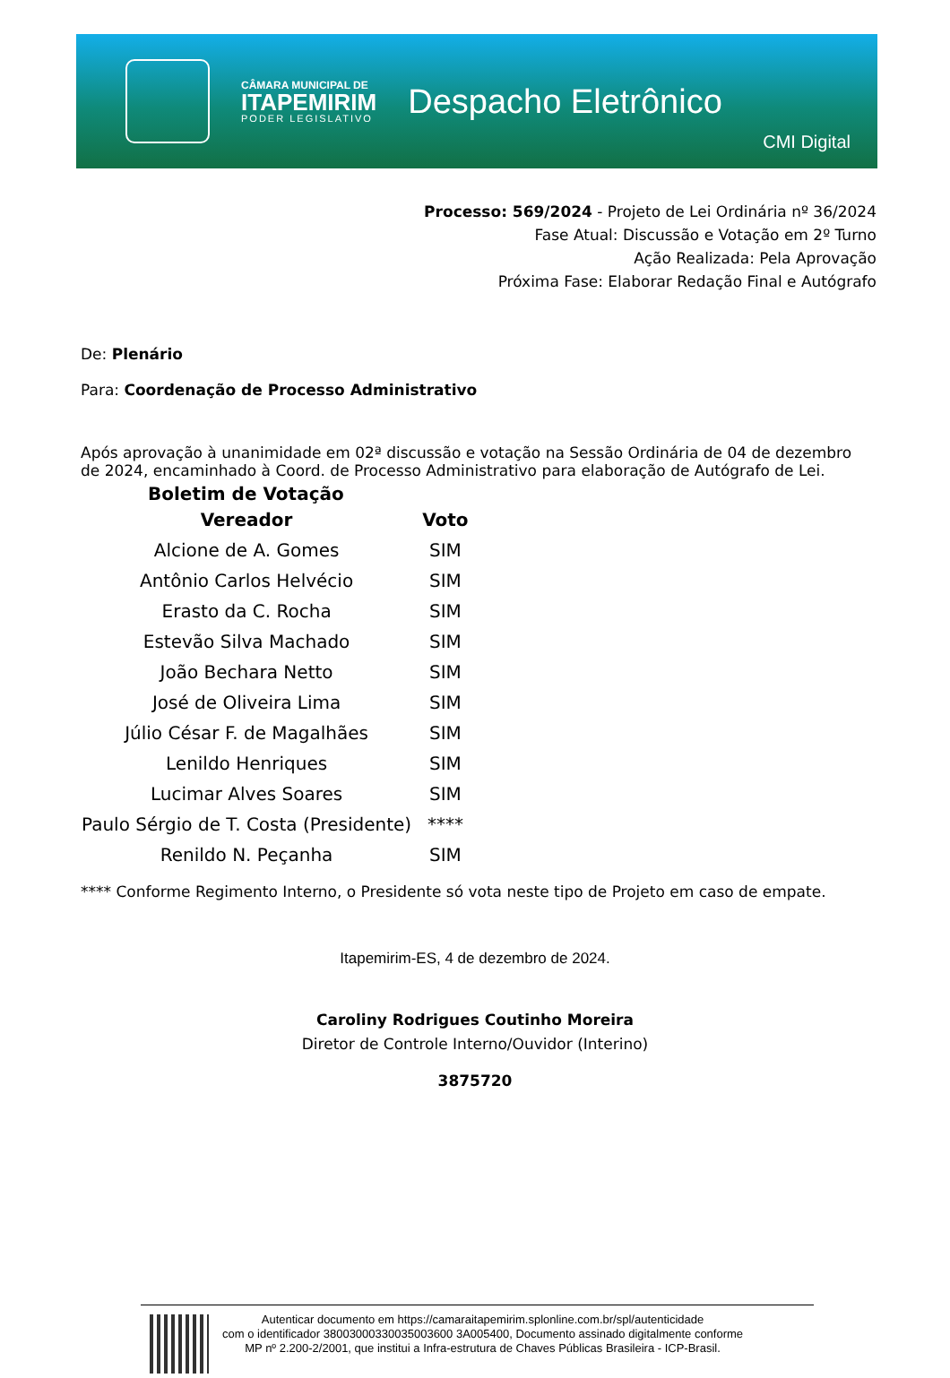CÂMARA MUNICIPAL DE
ITAPEMIRIM
PODER LEGISLATIVO
Despacho Eletrônico
CMI Digital
Processo: 569/2024 - Projeto de Lei Ordinária nº 36/2024
Fase Atual: Discussão e Votação em 2º Turno
Ação Realizada: Pela Aprovação
Próxima Fase: Elaborar Redação Final e Autógrafo
De: Plenário
Para: Coordenação de Processo Administrativo
Após aprovação à unanimidade em 02ª discussão e votação na Sessão Ordinária de 04 de dezembro de 2024, encaminhado à Coord. de Processo Administrativo para elaboração de Autógrafo de Lei.
Boletim de Votação
| Vereador | Voto |
| --- | --- |
| Alcione de A. Gomes | SIM |
| Antônio Carlos Helvécio | SIM |
| Erasto da C. Rocha | SIM |
| Estevão Silva Machado | SIM |
| João Bechara Netto | SIM |
| José de Oliveira Lima | SIM |
| Júlio César F. de Magalhães | SIM |
| Lenildo Henriques | SIM |
| Lucimar Alves Soares | SIM |
| Paulo Sérgio de T. Costa (Presidente) | **** |
| Renildo N. Peçanha | SIM |
**** Conforme Regimento Interno, o Presidente só vota neste tipo de Projeto em caso de empate.
Itapemirim-ES, 4 de dezembro de 2024.
Caroliny Rodrigues Coutinho Moreira
Diretor de Controle Interno/Ouvidor (Interino)
3875720
Autenticar documento em https://camaraitapemirim.splonline.com.br/spl/autenticidade
com o identificador 38003000330035003600 3A005400, Documento assinado digitalmente conforme
MP nº 2.200-2/2001, que institui a Infra-estrutura de Chaves Públicas Brasileira - ICP-Brasil.